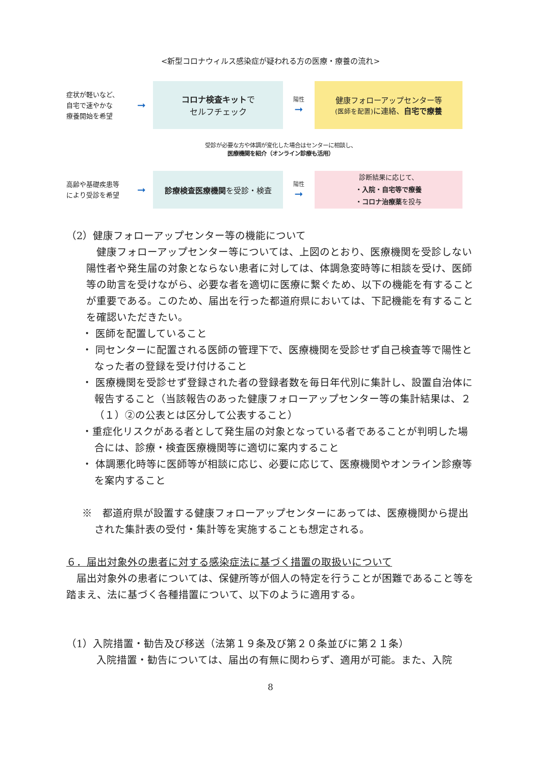<新型コロナウィルス感染症が疑われる方の医療・療養の流れ>
症状が軽いなど、
自宅で速やかな
療養開始を希望
➞
コロナ検査キットで
セルフチェック
陽性
➞
健康フォローアップセンター等
(医師を配置) に連絡、自宅で療養
受診が必要な方や体調が変化した場合はセンターに相談し、
医療機関を紹介（オンライン診療も活用）
高齢や基礎疾患等
により受診を希望
➞
診療検査医療機関を受診・検査
陽性
➞
診断結果に応じて、
・入院・自宅等で療養
・コロナ治療薬を投与
（2）健康フォローアップセンター等の機能について
健康フォローアップセンター等については、上図のとおり、医療機関を受診しない陽性者や発生届の対象とならない患者に対しては、体調急変時等に相談を受け、医師等の助言を受けながら、必要な者を適切に医療に繋ぐため、以下の機能を有することが重要である。このため、届出を行った都道府県においては、下記機能を有することを確認いただきたい。
・ 医師を配置していること
・ 同センターに配置される医師の管理下で、医療機関を受診せず自己検査等で陽性となった者の登録を受け付けること
・ 医療機関を受診せず登録された者の登録者数を毎日年代別に集計し、設置自治体に報告すること（当該報告のあった健康フォローアップセンター等の集計結果は、２（１）②の公表とは区分して公表すること）
・重症化リスクがある者として発生届の対象となっている者であることが判明した場合には、診療・検査医療機関等に適切に案内すること
・ 体調悪化時等に医師等が相談に応じ、必要に応じて、医療機関やオンライン診療等を案内すること
※　都道府県が設置する健康フォローアップセンターにあっては、医療機関から提出された集計表の受付・集計等を実施することも想定される。
６．届出対象外の患者に対する感染症法に基づく措置の取扱いについて
届出対象外の患者については、保健所等が個人の特定を行うことが困難であること等を踏まえ、法に基づく各種措置について、以下のように適用する。
（1）入院措置・勧告及び移送（法第１９条及び第２０条並びに第２１条）
入院措置・勧告については、届出の有無に関わらず、適用が可能。また、入院
8